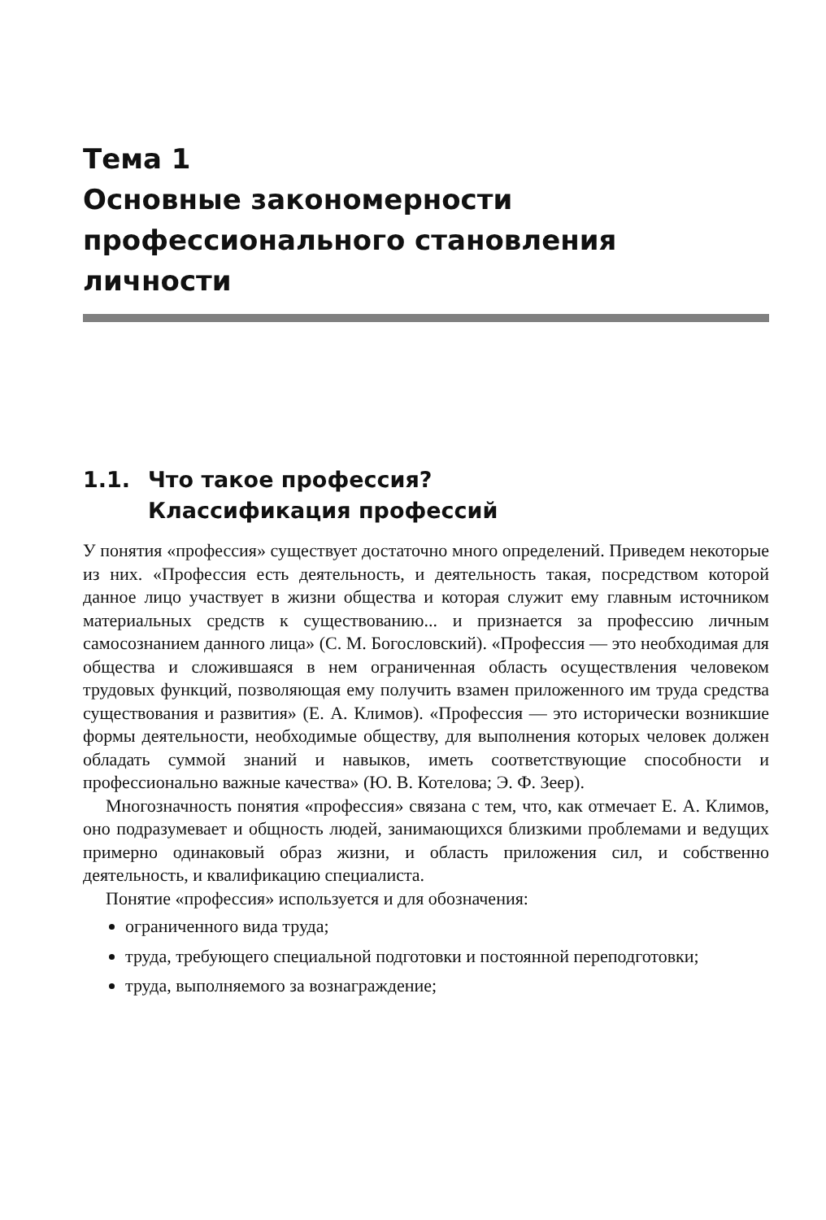Тема 1
Основные закономерности
профессионального становления
личности
1.1. Что такое профессия?
Классификация профессий
У понятия «профессия» существует достаточно много определений. Приведем некоторые из них. «Профессия есть деятельность, и деятельность такая, посредством которой данное лицо участвует в жизни общества и которая служит ему главным источником материальных средств к существованию... и признается за профессию личным самосознанием данного лица» (С. М. Богословский). «Профессия — это необходимая для общества и сложившаяся в нем ограниченная область осуществления человеком трудовых функций, позволяющая ему получить взамен приложенного им труда средства существования и развития» (Е. А. Климов). «Профессия — это исторически возникшие формы деятельности, необходимые обществу, для выполнения которых человек должен обладать суммой знаний и навыков, иметь соответствующие способности и профессионально важные качества» (Ю. В. Котелова; Э. Ф. Зеер).
Многозначность понятия «профессия» связана с тем, что, как отмечает Е. А. Климов, оно подразумевает и общность людей, занимающихся близкими проблемами и ведущих примерно одинаковый образ жизни, и область приложения сил, и собственно деятельность, и квалификацию специалиста.
Понятие «профессия» используется и для обозначения:
ограниченного вида труда;
труда, требующего специальной подготовки и постоянной переподготовки;
труда, выполняемого за вознаграждение;